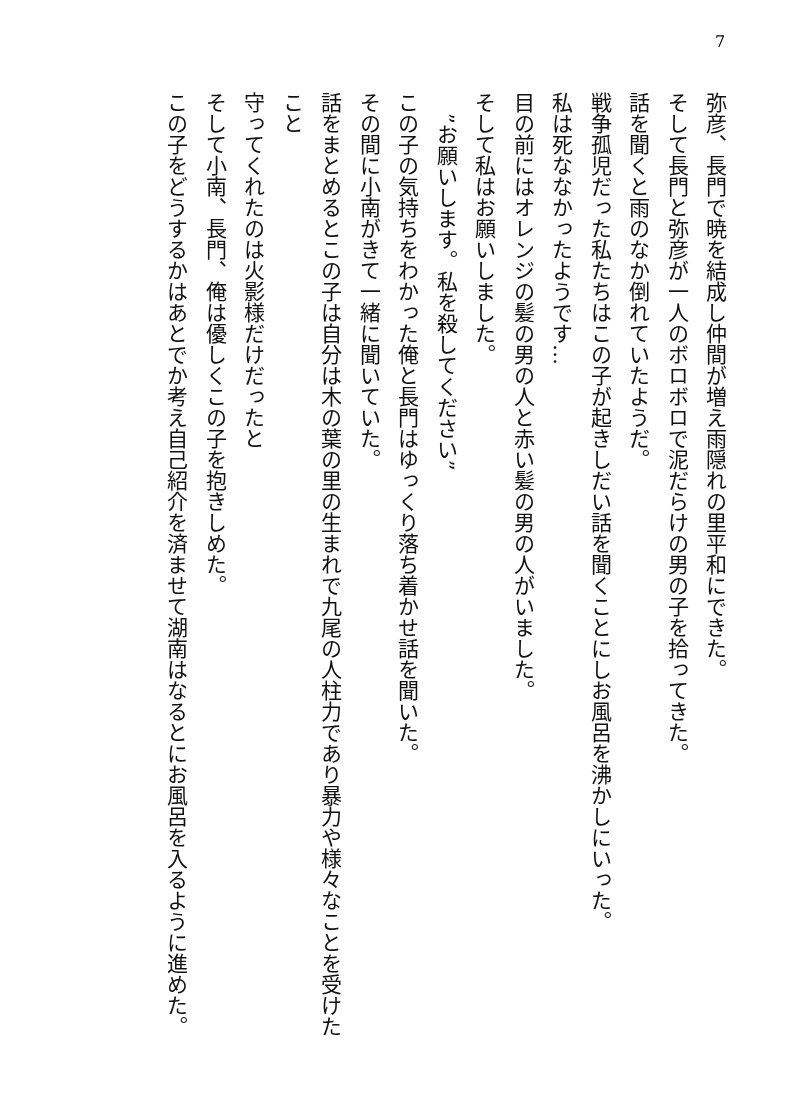7
弥彦、長門で暁を結成し仲間が増え雨隠れの里平和にできた。
そして長門と弥彦が一人のボロボロで泥だらけの男の子を拾ってきた。
話を聞くと雨のなか倒れていたようだ。
戦争孤児だった私たちはこの子が起きしだい話を聞くことにしお風呂を沸かしにいった。
私は死ななかったようです…
目の前にはオレンジの髪の男の人と赤い髪の男の人がいました。
そして私はお願いしました。
　”お願いします。私を殺してください”
この子の気持ちをわかった俺と長門はゆっくり落ち着かせ話を聞いた。
その間に小南がきて一緒に聞いていた。
話をまとめるとこの子は自分は木の葉の里の生まれで九尾の人柱力であり暴力や様々なことを受けたこと
守ってくれたのは火影様だけだったと
そして小南、長門、俺は優しくこの子を抱きしめた。
この子をどうするかはあとでか考え自己紹介を済ませて湖南はなるとにお風呂を入るように進めた。